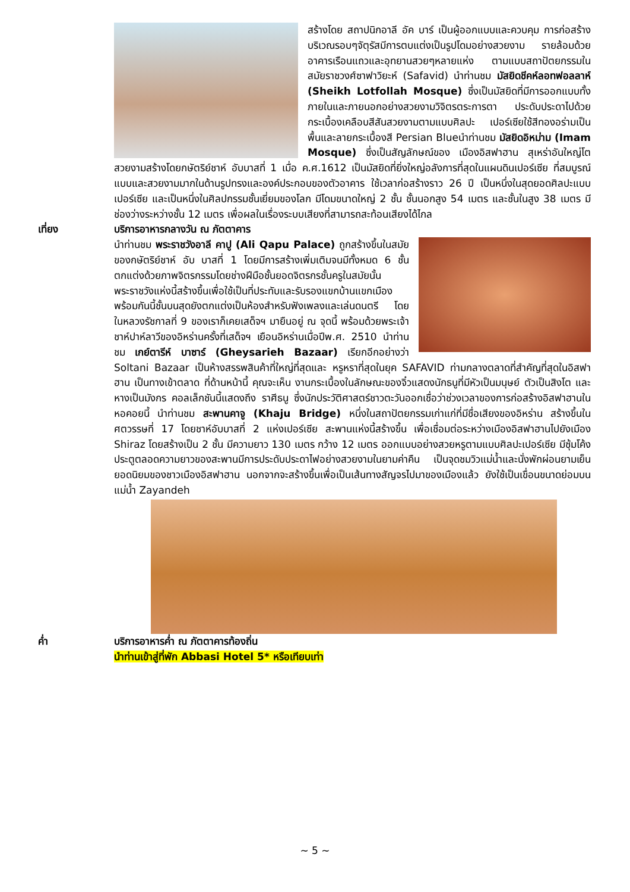สร้างโดย สถาปนิกอาลี อัค บาร์ เป็นผู้ออกแบบและควบคุม การก่อสร้าง บริเวณรอบๆจัตุรัสมีการตบแต่งเป็นรูปโดมอย่างสวยงาม รายล้อมด้วยอาคารเรือนแถวและอุทยานสวยๆหลายแห่ง ตามแบบสถาปัตยกรรมในสมัยราชวงศ์ซาฟาวิยะห์ (Safavid) นำท่านชม มัสยิดชีคห์ลอทฟอลลาห์ (Sheikh Lotfollah Mosque) ซึ่งเป็นมัสยิดที่มีการออกแบบทั้งภายในและภายนอกอย่างสวยงามวิจิตรตระการตา ประดับประดาไปด้วยกระเบื้องเคลือบสีสันสวยงามตามแบบศิลปะ เปอร์เซียใช้สีทองอร่ามเป็นพื้นและลายกระเบื้องสี Persian Blueนำท่านชม มัสยิดอิหม่าม (Imam Mosque) ซึ่งเป็นสัญลักษณ์ของ เมืองอิสฟาฮาน สุเหร่าอันใหญ่โตสวยงามสร้างโดยกษัตริย์ชาห์ อับบาสที่ 1 เมื่อ ค.ศ.1612 เป็นมัสยิดที่ยิ่งใหญ่อลังการที่สุดในแผนดินเปอร์เซีย ที่สมบูรณ์แบบและสวยงามมากในด้านรูปทรงและองค์ประกอบของตัวอาคาร ใช้เวลาก่อสร้างราว 26 ปี เป็นหนึ่งในสุดยอดศิลปะแบบเปอร์เซีย และเป็นหนึ่งในศิลปกรรมชั้นเยี่ยมของโลก มีโดมขนาดใหญ่ 2 ชั้น ชั้นนอกสูง 54 เมตร และชั้นในสูง 38 เมตร มีช่องว่างระหว่างชั้น 12 เมตร เพื่อผลในเรื่องระบบเสียงที่สามารถสะท้อนเสียงได้ไกล
เที่ยง บริการอาหารกลางวัน ณ ภัตตาคาร
นำท่านชม พระราชวังอาลี คาปู (Ali Qapu Palace) ถูกสร้างขึ้นในสมัยของกษัตริย์ชาห์ อับ บาสที่ 1 โดยมีการสร้างเพิ่มเติมจนมีทั้งหมด 6 ชั้น ตกแต่งด้วยภาพจิตรกรรมโดยช่างฝีมือชั้นยอดจิตรกรชั้นครูในสมัยนั้น พระราชวังแห่งนี้สร้างขึ้นเพื่อใช้เป็นที่ประทับและรับรองแขกบ้านแขกเมือง พร้อมกันนี้ชั้นบนสุดยังตกแต่งเป็นห้องสำหรับฟังเพลงและเล่นดนตรี โดยในหลวงรัชกาลที่ 9 ของเราก็เคยเสด็จฯ มายืนอยู่ ณ จุดนี้ พร้อมด้วยพระเจ้าชาห์ปาห์ลาวีของอิหร่านครั้งที่เสด็จฯ เยือนอิหร่านเมื่อปีพ.ศ. 2510 นำท่านชม เกย์ตารีห์ บาซาร์ (Gheysarieh Bazaar) เรียกอีกอย่างว่า Soltani Bazaar เป็นห้างสรรพสินค้าที่ใหญ่ที่สุดและ หรูหราที่สุดในยุค SAFAVID ท่ามกลางตลาดที่สำคัญที่สุดในอิสฟาฮาน เป็นทางเข้าตลาด ที่ด้านหน้านี้ คุณจะเห็น งานกระเบื้องในลักษณะของจิ๋วแสดงนักธนูที่มีหัวเป็นมนุษย์ ตัวเป็นสิงโต และหางเป็นมังกร คอลเล็กชันนี้แสดงถึง ราศีธนู ซึ่งนักประวัติศาสตร์ชาวตะวันออกเชื่อว่าช่วงเวลาของการก่อสร้างอิสฟาฮานในหอคอยนี้ นำท่านชม สะพานคาจู (Khaju Bridge) หนึ่งในสถาปัตยกรรมเก่าแก่ที่มีชื่อเสียงของอิหร่าน สร้างขึ้นในศตวรรษที่ 17 โดยชาห์อับบาสที่ 2 แห่งเปอร์เซีย สะพานแห่งนี้สร้างขึ้น เพื่อเชื่อมต่อระหว่างเมืองอิสฟาฮานไปยังเมือง Shiraz โดยสร้างเป็น 2 ชั้น มีความยาว 130 เมตร กว้าง 12 เมตร ออกแบบอย่างสวยหรูตามแบบศิลปะเปอร์เซีย มีซุ้มโค้งประตูตลอดความยาวของสะพานมีการประดับประดาไฟอย่างสวยงามในยามค่าคืน เป็นจุดชมวิวแม่น้ำและนั่งพักผ่อนยามเย็นยอดนิยมของชาวเมืองอิสฟาฮาน นอกจากจะสร้างขึ้นเพื่อเป็นเส้นทางสัญจรไปมาของเมืองแล้ว ยังใช้เป็นเขื่อนขนาดย่อมบนแม่น้ำ Zayandeh
ค่ำ บริการอาหารค่ำ ณ ภัตตาคารท้องถิ่น
นำท่านเข้าสู่ที่พัก Abbasi Hotel 5* หรือเทียบเท่า
~ 5 ~